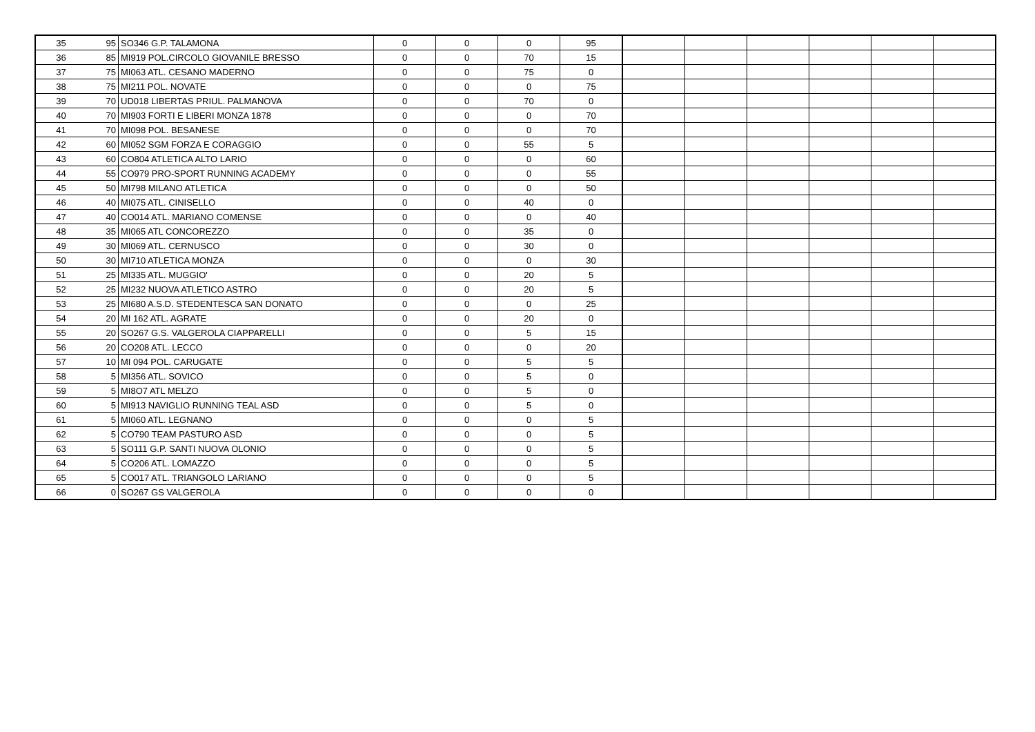| 35 | 95 | SO346 G.P. TALAMONA | 0 | 0 | 0 | 95 | | | | | | |
| 36 | 85 | MI919 POL.CIRCOLO GIOVANILE BRESSO | 0 | 0 | 70 | 15 | | | | | | |
| 37 | 75 | MI063 ATL. CESANO MADERNO | 0 | 0 | 75 | 0 | | | | | | |
| 38 | 75 | MI211 POL. NOVATE | 0 | 0 | 0 | 75 | | | | | | |
| 39 | 70 | UD018 LIBERTAS PRIUL. PALMANOVA | 0 | 0 | 70 | 0 | | | | | | |
| 40 | 70 | MI903 FORTI E LIBERI MONZA 1878 | 0 | 0 | 0 | 70 | | | | | | |
| 41 | 70 | MI098 POL. BESANESE | 0 | 0 | 0 | 70 | | | | | | |
| 42 | 60 | MI052 SGM FORZA E CORAGGIO | 0 | 0 | 55 | 5 | | | | | | |
| 43 | 60 | CO804 ATLETICA ALTO LARIO | 0 | 0 | 0 | 60 | | | | | | |
| 44 | 55 | CO979 PRO-SPORT RUNNING ACADEMY | 0 | 0 | 0 | 55 | | | | | | |
| 45 | 50 | MI798 MILANO ATLETICA | 0 | 0 | 0 | 50 | | | | | | |
| 46 | 40 | MI075 ATL. CINISELLO | 0 | 0 | 40 | 0 | | | | | | |
| 47 | 40 | CO014 ATL. MARIANO COMENSE | 0 | 0 | 0 | 40 | | | | | | |
| 48 | 35 | MI065 ATL CONCOREZZO | 0 | 0 | 35 | 0 | | | | | | |
| 49 | 30 | MI069 ATL. CERNUSCO | 0 | 0 | 30 | 0 | | | | | | |
| 50 | 30 | MI710 ATLETICA MONZA | 0 | 0 | 0 | 30 | | | | | | |
| 51 | 25 | MI335 ATL. MUGGIO' | 0 | 0 | 20 | 5 | | | | | | |
| 52 | 25 | MI232 NUOVA ATLETICO ASTRO | 0 | 0 | 20 | 5 | | | | | | |
| 53 | 25 | MI680 A.S.D. STEDENTESCA SAN DONATO | 0 | 0 | 0 | 25 | | | | | | |
| 54 | 20 | MI 162 ATL. AGRATE | 0 | 0 | 20 | 0 | | | | | | |
| 55 | 20 | SO267 G.S. VALGEROLA CIAPPARELLI | 0 | 0 | 5 | 15 | | | | | | |
| 56 | 20 | CO208 ATL. LECCO | 0 | 0 | 0 | 20 | | | | | | |
| 57 | 10 | MI 094 POL. CARUGATE | 0 | 0 | 5 | 5 | | | | | | |
| 58 | 5 | MI356 ATL. SOVICO | 0 | 0 | 5 | 0 | | | | | | |
| 59 | 5 | MI8O7 ATL MELZO | 0 | 0 | 5 | 0 | | | | | | |
| 60 | 5 | MI913 NAVIGLIO RUNNING TEAL ASD | 0 | 0 | 5 | 0 | | | | | | |
| 61 | 5 | MI060 ATL. LEGNANO | 0 | 0 | 0 | 5 | | | | | | |
| 62 | 5 | CO790 TEAM PASTURO ASD | 0 | 0 | 0 | 5 | | | | | | |
| 63 | 5 | SO111 G.P. SANTI NUOVA OLONIO | 0 | 0 | 0 | 5 | | | | | | |
| 64 | 5 | CO206 ATL. LOMAZZO | 0 | 0 | 0 | 5 | | | | | | |
| 65 | 5 | CO017 ATL. TRIANGOLO LARIANO | 0 | 0 | 0 | 5 | | | | | | |
| 66 | 0 | SO267 GS VALGEROLA | 0 | 0 | 0 | 0 | | | | | | |